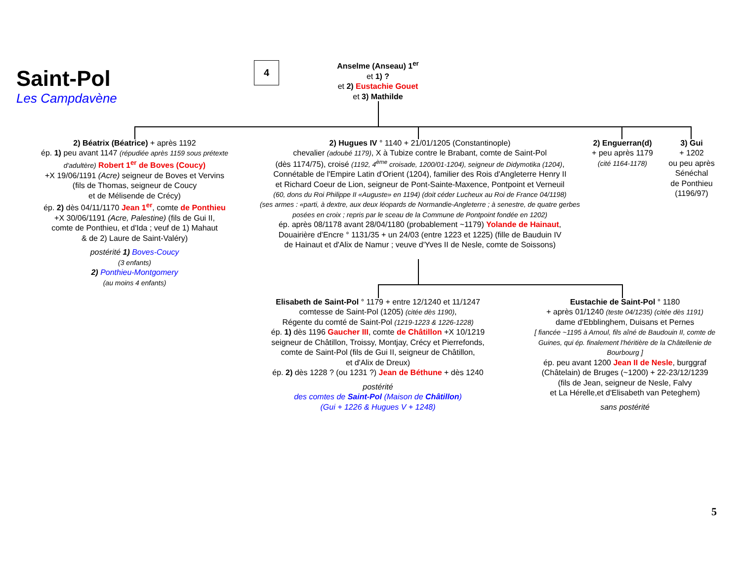Saint-Pol
Les Campdavène
4
Anselme (Anseau) 1<sup>er</sup>
et 1) ?
et 2) Eustachie Gouet
et 3) Mathilde
2) Béatrix (Béatrice) + après 1192
ép. 1) peu avant 1147 (répudiée après 1159 sous prétexte d'adultère) Robert 1<sup>er</sup> de Boves (Coucy)
+X 19/06/1191 (Acre) seigneur de Boves et Vervins
(fils de Thomas, seigneur de Coucy
et de Mélisende de Crécy)
ép. 2) dès 04/11/1170 Jean 1<sup>er</sup>, comte de Ponthieu
+X 30/06/1191 (Acre, Palestine) (fils de Gui II,
comte de Ponthieu, et d'Ida ; veuf de 1) Mahaut
& de 2) Laure de Saint-Valéry)
postérité 1) Boves-Coucy
(3 enfants)
2) Ponthieu-Montgomery
(au moins 4 enfants)
2) Hugues IV ° 1140 + 21/01/1205 (Constantinople)
chevalier (adoubé 1179), X à Tubize contre le Brabant, comte de Saint-Pol
(dès 1174/75), croisé (1192, 4<sup>ème</sup> croisade, 1200/01-1204), seigneur de Didymotika (1204),
Connétable de l'Empire Latin d'Orient (1204), familier des Rois d'Angleterre Henry II
et Richard Coeur de Lion, seigneur de Pont-Sainte-Maxence, Pontpoint et Verneuil
(60, dons du Roi Philippe II «Auguste» en 1194) (doit céder Lucheux au Roi de France 04/1198)
(ses armes : «parti, à dextre, aux deux léopards de Normandie-Angleterre ; à senestre, de quatre gerbes posées en croix ; repris par le sceau de la Commune de Pontpoint fondée en 1202)
ép. après 08/1178 avant 28/04/1180 (probablement ~1179) Yolande de Hainaut,
Douairière d'Encre ° 1131/35 + un 24/03 (entre 1223 et 1225) (fille de Bauduin IV
de Hainaut et d'Alix de Namur ; veuve d'Yves II de Nesle, comte de Soissons)
2) Enguerran(d)
+ peu après 1179
(cité 1164-1178)
3) Gui
+ 1202
ou peu après
Sénéchal
de Ponthieu
(1196/97)
Elisabeth de Saint-Pol ° 1179 + entre 12/1240 et 11/1247
comtesse de Saint-Pol (1205) (citée dès 1190),
Régente du comté de Saint-Pol (1219-1223 & 1226-1228)
ép. 1) dès 1196 Gaucher III, comte de Châtillon +X 10/1219
seigneur de Châtillon, Troissy, Montjay, Crécy et Pierrefonds,
comte de Saint-Pol (fils de Gui II, seigneur de Châtillon,
et d'Alix de Dreux)
ép. 2) dès 1228 ? (ou 1231 ?) Jean de Béthune + dès 1240
postérité
des comtes de Saint-Pol (Maison de Châtillon)
(Gui + 1226 & Hugues V + 1248)
Eustachie de Saint-Pol ° 1180
+ après 01/1240 (teste 04/1235) (citée dès 1191)
dame d'Ebblinghem, Duisans et Pernes
[ fiancée ~1195 à Arnoul, fils aîné de Baudouin II, comte de Guines, qui ép. finalement l'héritière de la Châtellenie de Bourbourg ]
ép. peu avant 1200 Jean II de Nesle, burggraf
(Châtelain) de Bruges (~1200) + 22-23/12/1239
(fils de Jean, seigneur de Nesle, Falvy
et La Hérelle,et d'Elisabeth van Peteghem)
sans postérité
5